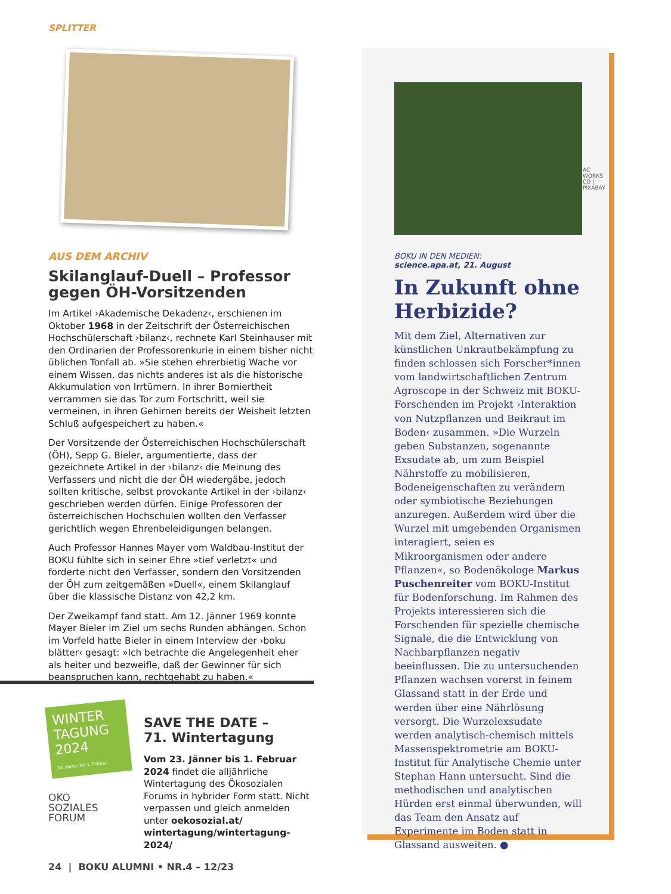SPLITTER
AUS DEM ARCHIV
Skilanglauf-Duell – Professor gegen ÖH-Vorsitzenden
Im Artikel ›Akademische Dekadenz‹, erschienen im Oktober 1968 in der Zeitschrift der Österreichischen Hochschülerschaft ›bilanz‹, rechnete Karl Steinhauser mit den Ordinarien der Professorenkurie in einem bisher nicht üblichen Tonfall ab. »Sie stehen ehrerbietig Wache vor einem Wissen, das nichts anderes ist als die historische Akkumulation von Irrtümern. In ihrer Borniertheit verrammen sie das Tor zum Fortschritt, weil sie vermeinen, in ihren Gehirnen bereits der Weisheit letzten Schluß aufgespeichert zu haben.«
Der Vorsitzende der Österreichischen Hochschülerschaft (ÖH), Sepp G. Bieler, argumentierte, dass der gezeichnete Artikel in der ›bilanz‹ die Meinung des Verfassers und nicht die der ÖH wiedergäbe, jedoch sollten kritische, selbst provokante Artikel in der ›bilanz‹ geschrieben werden dürfen. Einige Professoren der österreichischen Hochschulen wollten den Verfasser gerichtlich wegen Ehrenbeleidigungen belangen.
Auch Professor Hannes Mayer vom Waldbau-Institut der BOKU fühlte sich in seiner Ehre »tief verletzt« und forderte nicht den Verfasser, sondern den Vorsitzenden der ÖH zum zeitgemäßen »Duell«, einem Skilanglauf über die klassische Distanz von 42,2 km.
Der Zweikampf fand statt. Am 12. Jänner 1969 konnte Mayer Bieler im Ziel um sechs Runden abhängen. Schon im Vorfeld hatte Bieler in einem Interview der ›boku blätter‹ gesagt: »Ich betrachte die Angelegenheit eher als heiter und bezweifle, daß der Gewinner für sich beanspruchen kann, rechtgehabt zu haben.«
WINTER TAGUNG 2024
23. Jänner bis 1. Februar
OKO
SOZIALES
FORUM
SAVE THE DATE –
71. Wintertagung
Vom 23. Jänner bis 1. Februar 2024 findet die alljährliche Wintertagung des Ökosozialen Forums in hybrider Form statt. Nicht verpassen und gleich anmelden unter oekosozial.at/ wintertagung/wintertagung-2024/
AC WORKS CO | PIXABAY
BOKU IN DEN MEDIEN:
science.apa.at, 21. August
In Zukunft ohne Herbizide?
Mit dem Ziel, Alternativen zur künstlichen Unkrautbekämpfung zu finden schlossen sich Forscher*innen vom landwirtschaftlichen Zentrum Agroscope in der Schweiz mit BOKU-Forschenden im Projekt ›Interaktion von Nutzpflanzen und Beikraut im Boden‹ zusammen. »Die Wurzeln geben Substanzen, sogenannte Exsudate ab, um zum Beispiel Nährstoffe zu mobilisieren, Bodeneigenschaften zu verändern oder symbiotische Beziehungen anzuregen. Außerdem wird über die Wurzel mit umgebenden Organismen interagiert, seien es Mikroorganismen oder andere Pflanzen«, so Bodenökologe Markus Puschenreiter vom BOKU-Institut für Bodenforschung. Im Rahmen des Projekts interessieren sich die Forschenden für spezielle chemische Signale, die die Entwicklung von Nachbarpflanzen negativ beeinflussen. Die zu untersuchenden Pflanzen wachsen vorerst in feinem Glassand statt in der Erde und werden über eine Nährlösung versorgt. Die Wurzelexsudate werden analytisch-chemisch mittels Massenspektrometrie am BOKU-Institut für Analytische Chemie unter Stephan Hann untersucht. Sind die methodischen und analytischen Hürden erst einmal überwunden, will das Team den Ansatz auf Experimente im Boden statt in Glassand ausweiten. ●
24 | BOKU ALUMNI • NR.4 – 12/23